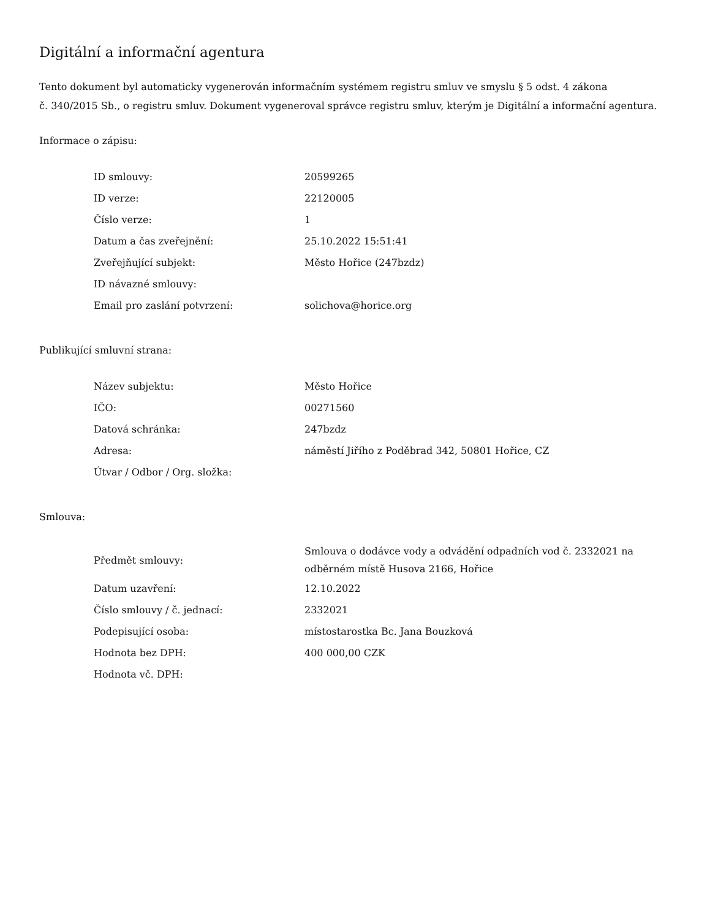Digitální a informační agentura
Tento dokument byl automaticky vygenerován informačním systémem registru smluv ve smyslu § 5 odst. 4 zákona
č. 340/2015 Sb., o registru smluv. Dokument vygeneroval správce registru smluv, kterým je Digitální a informační agentura.
Informace o zápisu:
| ID smlouvy: | 20599265 |
| ID verze: | 22120005 |
| Číslo verze: | 1 |
| Datum a čas zveřejnění: | 25.10.2022 15:51:41 |
| Zveřejňující subjekt: | Město Hořice (247bzdz) |
| ID návazné smlouvy: | |
| Email pro zaslání potvrzení: | solichova@horice.org |
Publikující smluvní strana:
| Název subjektu: | Město Hořice |
| IČO: | 00271560 |
| Datová schránka: | 247bzdz |
| Adresa: | náměstí Jiřího z Poděbrad 342, 50801 Hořice, CZ |
| Útvar / Odbor / Org. složka: | |
Smlouva:
| Předmět smlouvy: | Smlouva o dodávce vody a odvádění odpadních vod č. 2332021 na odběrném místě Husova 2166, Hořice |
| Datum uzavření: | 12.10.2022 |
| Číslo smlouvy / č. jednací: | 2332021 |
| Podepisující osoba: | místostarostka Bc. Jana Bouzková |
| Hodnota bez DPH: | 400 000,00 CZK |
| Hodnota vč. DPH: | |